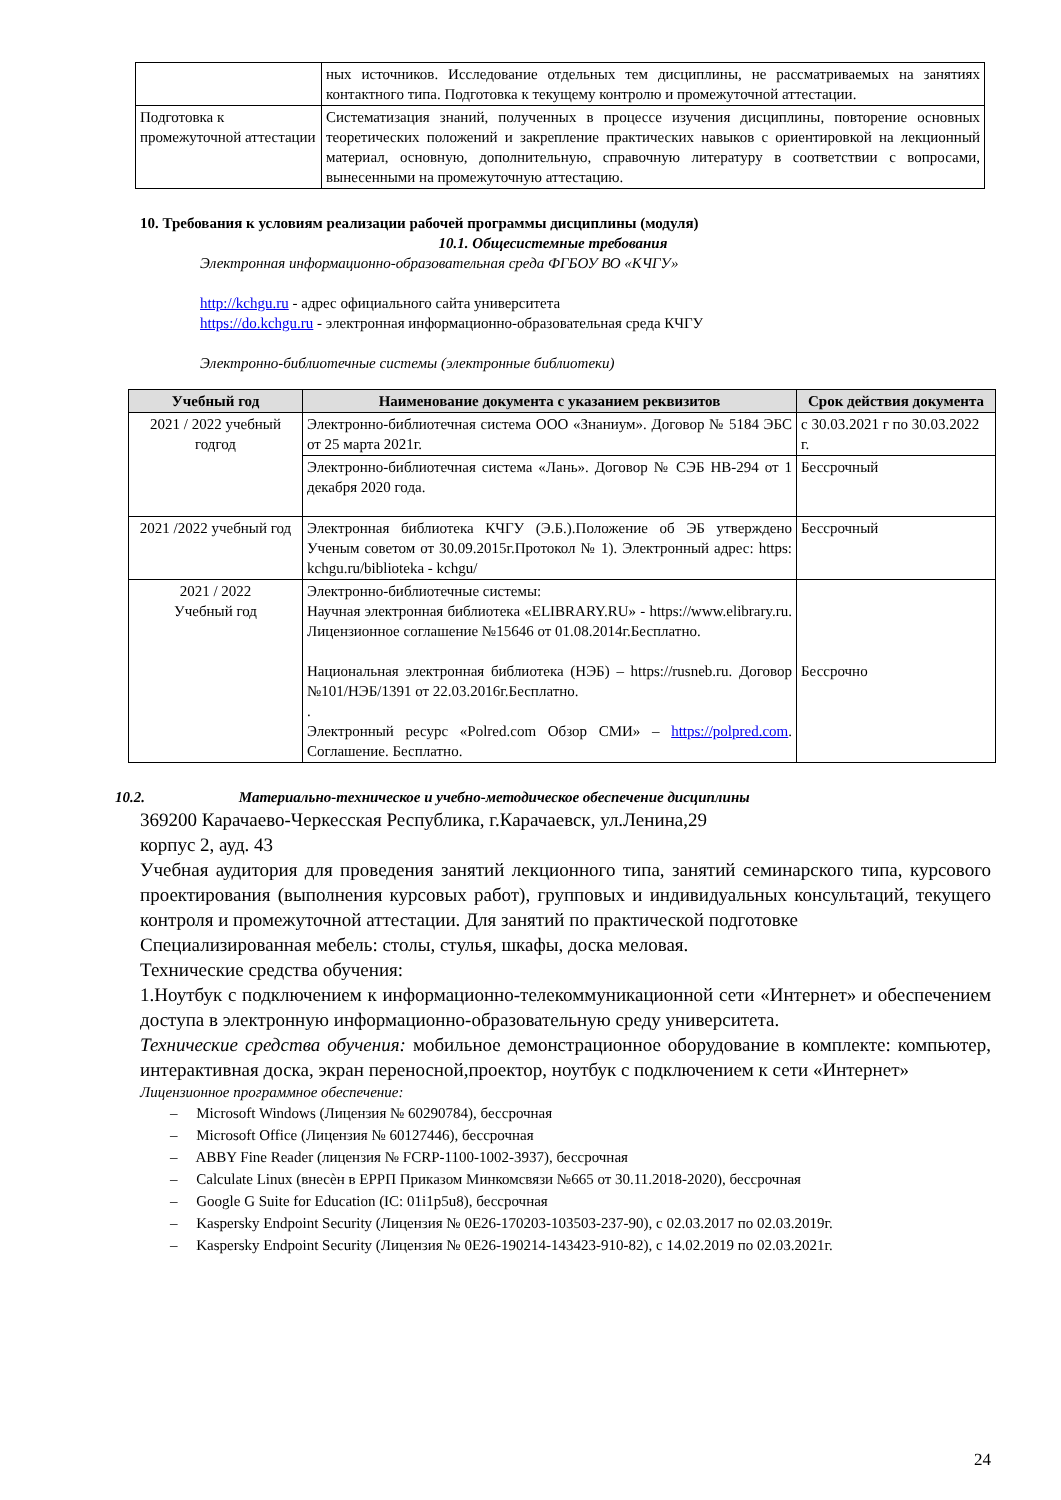| | ных источников. Исследование отдельных тем дисциплины, не рассматриваемых на занятиях контактного типа. Подготовка к текущему контролю и промежуточной аттестации. |
| Подготовка к промежуточной аттестации | Систематизация знаний, полученных в процессе изучения дисциплины, повторение основных теоретических положений и закрепление практических навыков с ориентировкой на лекционный материал, основную, дополнительную, справочную литературу в соответствии с вопросами, вынесенными на промежуточную аттестацию. |
10. Требования к условиям реализации рабочей программы дисциплины (модуля)
10.1. Общесистемные требования
Электронная информационно-образовательная среда ФГБОУ ВО «КЧГУ»
http://kchgu.ru - адрес официального сайта университета
https://do.kchgu.ru - электронная информационно-образовательная среда КЧГУ
Электронно-библиотечные системы (электронные библиотеки)
| Учебный год | Наименование документа с указанием реквизитов | Срок действия документа |
| --- | --- | --- |
| 2021 / 2022 учебный годгод | Электронно-библиотечная система ООО «Знаниум». Договор № 5184 ЭБС от 25 марта 2021г. | с 30.03.2021 г по 30.03.2022 г. |
| | Электронно-библиотечная система «Лань». Договор № СЭБ НВ-294 от 1 декабря 2020 года. | Бессрочный |
| 2021 /2022 учебный год | Электронная библиотека КЧГУ (Э.Б.).Положение об ЭБ утверждено Ученым советом от 30.09.2015г.Протокол № 1). Электронный адрес: https: kchgu.ru/biblioteka - kchgu/ | Бессрочный |
| 2021 / 2022 Учебный год | Электронно-библиотечные системы: Научная электронная библиотека «ELIBRARY.RU» - https://www.elibrary.ru. Лицензионное соглашение №15646 от 01.08.2014г.Бесплатно. Национальная электронная библиотека (НЭБ) – https://rusneb.ru. Договор №101/НЭБ/1391 от 22.03.2016г.Бесплатно. . Электронный ресурс «Polred.com Обзор СМИ» – https://polpred.com . Соглашение. Бесплатно. | Бессрочно |
10.2. Материально-техническое и учебно-методическое обеспечение дисциплины
369200 Карачаево-Черкесская Республика, г.Карачаевск, ул.Ленина,29
корпус 2, ауд. 43
Учебная аудитория для проведения занятий лекционного типа, занятий семинарского типа, курсового проектирования (выполнения курсовых работ), групповых и индивидуальных консультаций, текущего контроля и промежуточной аттестации. Для занятий по практической подготовке
Специализированная мебель: столы, стулья, шкафы, доска меловая.
Технические средства обучения:
1.Ноутбук с подключением к информационно-телекоммуникационной сети «Интернет» и обеспечением доступа в электронную информационно-образовательную среду университета.
Технические средства обучения: мобильное демонстрационное оборудование в комплекте: компьютер, интерактивная доска, экран переносной,проектор, ноутбук с подключением к сети «Интернет»
Лицензионное программное обеспечение:
– Microsoft Windows (Лицензия № 60290784), бессрочная
– Microsoft Office (Лицензия № 60127446), бессрочная
– ABBY Fine Reader (лицензия № FCRP-1100-1002-3937), бессрочная
– Calculate Linux (внесѐн в ЕРРП Приказом Минкомсвязи №665 от 30.11.2018-2020), бессрочная
– Google G Suite for Education (IC: 01i1p5u8), бессрочная
– Kaspersky Endpoint Security (Лицензия № 0E26-170203-103503-237-90), с 02.03.2017 по 02.03.2019г.
– Kaspersky Endpoint Security (Лицензия № 0E26-190214-143423-910-82), с 14.02.2019 по 02.03.2021г.
24